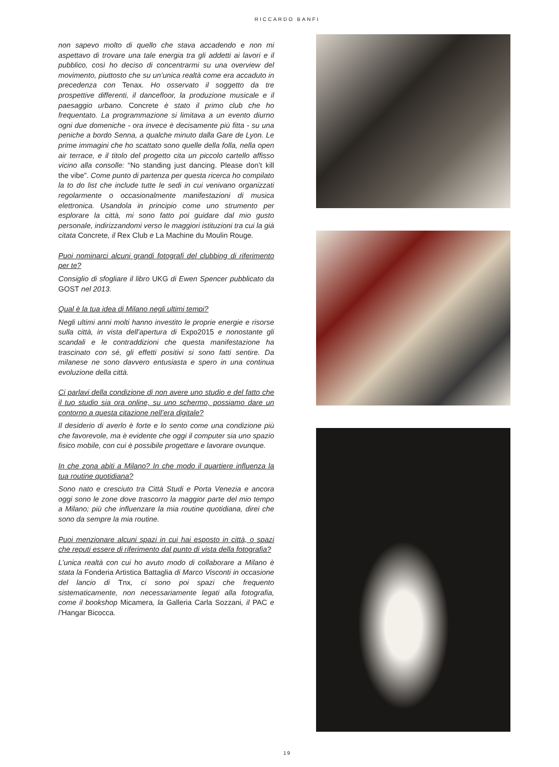RICCARDO BANFI
non sapevo molto di quello che stava accadendo e non mi aspettavo di trovare una tale energia tra gli addetti ai lavori e il pubblico, così ho deciso di concentrarmi su una overview del movimento, piuttosto che su un’unica realtà come era accaduto in precedenza con Tenax. Ho osservato il soggetto da tre prospettive differenti, il dancefloor, la produzione musicale e il paesaggio urbano. Concrete è stato il primo club che ho frequentato. La programmazione si limitava a un evento diurno ogni due domeniche - ora invece è decisamente più fitta - su una peniche a bordo Senna, a qualche minuto dalla Gare de Lyon. Le prime immagini che ho scattato sono quelle della folla, nella open air terrace, e il titolo del progetto cita un piccolo cartello affisso vicino alla consolle: “No standing just dancing. Please don’t kill the vibe”. Come punto di partenza per questa ricerca ho compilato la to do list che include tutte le sedi in cui venivano organizzati regolarmente o occasionalmente manifestazioni di musica elettronica. Usandola in principio come uno strumento per esplorare la città, mi sono fatto poi guidare dal mio gusto personale, indirizzandomi verso le maggiori istituzioni tra cui la già citata Concrete, il Rex Club e La Machine du Moulin Rouge.
Puoi nominarci alcuni grandi fotografi del clubbing di riferimento per te?
Consiglio di sfogliare il libro UKG di Ewen Spencer pubblicato da GOST nel 2013.
Qual è la tua idea di Milano negli ultimi tempi?
Negli ultimi anni molti hanno investito le proprie energie e risorse sulla città, in vista dell’apertura di Expo2015 e nonostante gli scandali e le contraddizioni che questa manifestazione ha trascinato con sé, gli effetti positivi si sono fatti sentire. Da milanese ne sono davvero entusiasta e spero in una continua evoluzione della città.
Ci parlavi della condizione di non avere uno studio e del fatto che il tuo studio sia ora online, su uno schermo, possiamo dare un contorno a questa citazione nell’era digitale?
Il desiderio di averlo è forte e lo sento come una condizione più che favorevole, ma è evidente che oggi il computer sia uno spazio fisico mobile, con cui è possibile progettare e lavorare ovunque.
In che zona abiti a Milano? In che modo il quartiere influenza la tua routine quotidiana?
Sono nato e cresciuto tra Città Studi e Porta Venezia e ancora oggi sono le zone dove trascorro la maggior parte del mio tempo a Milano; più che influenzare la mia routine quotidiana, direi che sono da sempre la mia routine.
Puoi menzionare alcuni spazi in cui hai esposto in città, o spazi che reputi essere di riferimento dal punto di vista della fotografia?
L’unica realtà con cui ho avuto modo di collaborare a Milano è stata la Fonderia Artistica Battaglia di Marco Visconti in occasione del lancio di Tnx, ci sono poi spazi che frequento sistematicamente, non necessariamente legati alla fotografia, come il bookshop Micamera, la Galleria Carla Sozzani, il PAC e l’Hangar Bicocca.
19